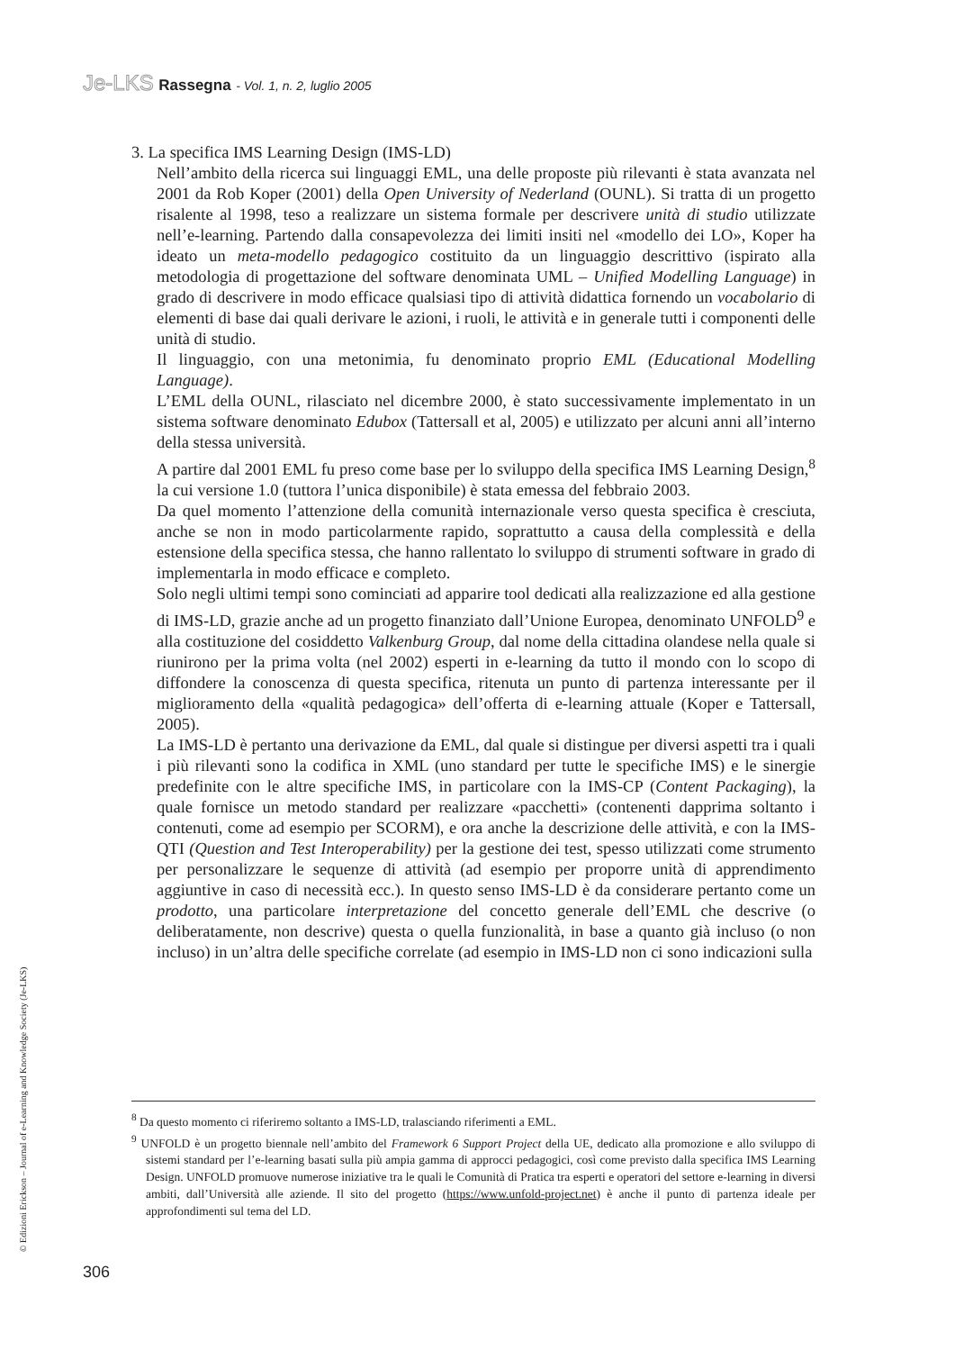Je-LKS Rassegna - Vol. 1, n. 2, luglio 2005
3. La specifica IMS Learning Design (IMS-LD)
Nell’ambito della ricerca sui linguaggi EML, una delle proposte più rilevanti è stata avanzata nel 2001 da Rob Koper (2001) della Open University of Nederland (OUNL). Si tratta di un progetto risalente al 1998, teso a realizzare un sistema formale per descrivere unità di studio utilizzate nell’e-learning. Partendo dalla consapevolezza dei limiti insiti nel «modello dei LO», Koper ha ideato un meta-modello pedagogico costituito da un linguaggio descrittivo (ispirato alla metodologia di progettazione del software denominata UML – Unified Modelling Language) in grado di descrivere in modo efficace qualsiasi tipo di attività didattica fornendo un vocabolario di elementi di base dai quali derivare le azioni, i ruoli, le attività e in generale tutti i componenti delle unità di studio.
Il linguaggio, con una metonimia, fu denominato proprio EML (Educational Modelling Language).
L’EML della OUNL, rilasciato nel dicembre 2000, è stato successivamente implementato in un sistema software denominato Edubox (Tattersall et al, 2005) e utilizzato per alcuni anni all’interno della stessa università.
A partire dal 2001 EML fu preso come base per lo sviluppo della specifica IMS Learning Design,<sup>8</sup> la cui versione 1.0 (tuttora l’unica disponibile) è stata emessa del febbraio 2003.
Da quel momento l’attenzione della comunità internazionale verso questa specifica è cresciuta, anche se non in modo particolarmente rapido, soprattutto a causa della complessità e della estensione della specifica stessa, che hanno rallentato lo sviluppo di strumenti software in grado di implementarla in modo efficace e completo.
Solo negli ultimi tempi sono cominciati ad apparire tool dedicati alla realizzazione ed alla gestione di IMS-LD, grazie anche ad un progetto finanziato dall’Unione Europea, denominato UNFOLD<sup>9</sup> e alla costituzione del cosiddetto Valkenburg Group, dal nome della cittadina olandese nella quale si riunirono per la prima volta (nel 2002) esperti in e-learning da tutto il mondo con lo scopo di diffondere la conoscenza di questa specifica, ritenuta un punto di partenza interessante per il miglioramento della «qualità pedagogica» dell’offerta di e-learning attuale (Koper e Tattersall, 2005).
La IMS-LD è pertanto una derivazione da EML, dal quale si distingue per diversi aspetti tra i quali i più rilevanti sono la codifica in XML (uno standard per tutte le specifiche IMS) e le sinergie predefinite con le altre specifiche IMS, in particolare con la IMS-CP (Content Packaging), la quale fornisce un metodo standard per realizzare «pacchetti» (contenenti dapprima soltanto i contenuti, come ad esempio per SCORM), e ora anche la descrizione delle attività, e con la IMS-QTI (Question and Test Interoperability) per la gestione dei test, spesso utilizzati come strumento per personalizzare le sequenze di attività (ad esempio per proporre unità di apprendimento aggiuntive in caso di necessità ecc.). In questo senso IMS-LD è da considerare pertanto come un prodotto, una particolare interpretazione del concetto generale dell’EML che descrive (o deliberatamente, non descrive) questa o quella funzionalità, in base a quanto già incluso (o non incluso) in un’altra delle specifiche correlate (ad esempio in IMS-LD non ci sono indicazioni sulla
<sup>8</sup> Da questo momento ci riferiremo soltanto a IMS-LD, tralasciando riferimenti a EML.
<sup>9</sup> UNFOLD è un progetto biennale nell’ambito del Framework 6 Support Project della UE, dedicato alla promozione e allo sviluppo di sistemi standard per l’e-learning basati sulla più ampia gamma di approcci pedagogici, così come previsto dalla specifica IMS Learning Design. UNFOLD promuove numerose iniziative tra le quali le Comunità di Pratica tra esperti e operatori del settore e-learning in diversi ambiti, dall’Università alle aziende. Il sito del progetto (https://www.unfold-project.net) è anche il punto di partenza ideale per approfondimenti sul tema del LD.
© Edizioni Erickson – Journal of e-Learning and Knowledge Society (Je-LKS)
306